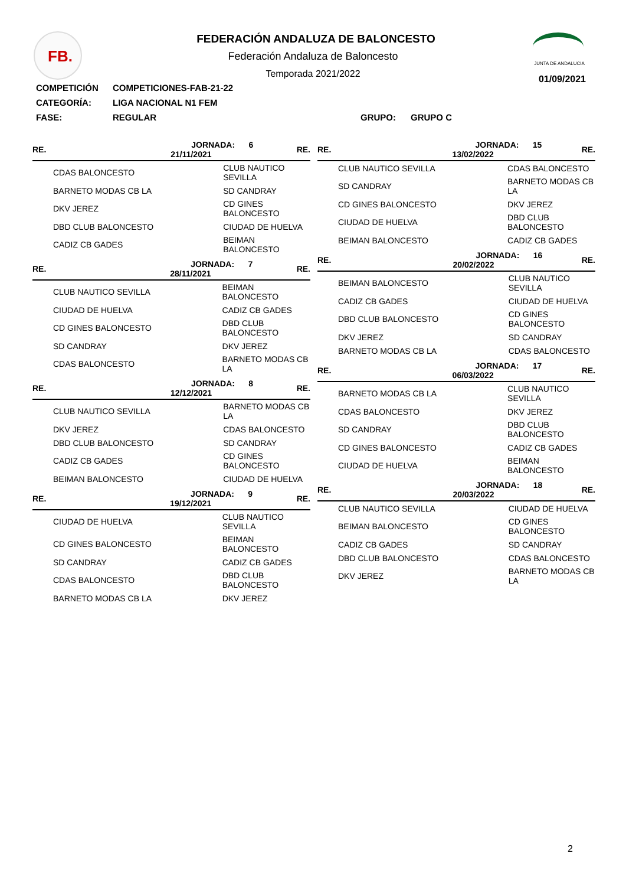FB.
FEDERACIÓN ANDALUZA DE BALONCESTO
Federación Andaluza de Baloncesto
Temporada 2021/2022
JUNTA DE ANDALUCIA
01/09/2021
COMPETICIÓN COMPETICIONES-FAB-21-22
CATEGORÍA: LIGA NACIONAL N1 FEM
FASE: REGULAR GRUPO: GRUPO C
| RE. | JORNADA: 6 21/11/2021 | | RE. |
| --- | --- | --- | --- |
| CDAS BALONCESTO | | CLUB NAUTICO SEVILLA | |
| BARNETO MODAS CB LA | | SD CANDRAY | |
| DKV JEREZ | | CD GINES BALONCESTO | |
| DBD CLUB BALONCESTO | | CIUDAD DE HUELVA | |
| CADIZ CB GADES | | BEIMAN BALONCESTO | |
| RE. | JORNADA: 7 28/11/2021 | | RE. |
| --- | --- | --- | --- |
| CLUB NAUTICO SEVILLA | | BEIMAN BALONCESTO | |
| CIUDAD DE HUELVA | | CADIZ CB GADES | |
| CD GINES BALONCESTO | | DBD CLUB BALONCESTO | |
| SD CANDRAY | | DKV JEREZ | |
| CDAS BALONCESTO | | BARNETO MODAS CB LA | |
| RE. | JORNADA: 8 12/12/2021 | | RE. |
| --- | --- | --- | --- |
| CLUB NAUTICO SEVILLA | | BARNETO MODAS CB LA | |
| DKV JEREZ | | CDAS BALONCESTO | |
| DBD CLUB BALONCESTO | | SD CANDRAY | |
| CADIZ CB GADES | | CD GINES BALONCESTO | |
| BEIMAN BALONCESTO | | CIUDAD DE HUELVA | |
| RE. | JORNADA: 9 19/12/2021 | | RE. |
| --- | --- | --- | --- |
| CIUDAD DE HUELVA | | CLUB NAUTICO SEVILLA | |
| CD GINES BALONCESTO | | BEIMAN BALONCESTO | |
| SD CANDRAY | | CADIZ CB GADES | |
| CDAS BALONCESTO | | DBD CLUB BALONCESTO | |
| BARNETO MODAS CB LA | | DKV JEREZ | |
| RE. | JORNADA: 15 13/02/2022 | | RE. |
| --- | --- | --- | --- |
| CLUB NAUTICO SEVILLA | | CDAS BALONCESTO | |
| SD CANDRAY | | BARNETO MODAS CB LA | |
| CD GINES BALONCESTO | | DKV JEREZ | |
| CIUDAD DE HUELVA | | DBD CLUB BALONCESTO | |
| BEIMAN BALONCESTO | | CADIZ CB GADES | |
| RE. | JORNADA: 16 20/02/2022 | | RE. |
| --- | --- | --- | --- |
| BEIMAN BALONCESTO | | CLUB NAUTICO SEVILLA | |
| CADIZ CB GADES | | CIUDAD DE HUELVA | |
| DBD CLUB BALONCESTO | | CD GINES BALONCESTO | |
| DKV JEREZ | | SD CANDRAY | |
| BARNETO MODAS CB LA | | CDAS BALONCESTO | |
| RE. | JORNADA: 17 06/03/2022 | | RE. |
| --- | --- | --- | --- |
| BARNETO MODAS CB LA | | CLUB NAUTICO SEVILLA | |
| CDAS BALONCESTO | | DKV JEREZ | |
| SD CANDRAY | | DBD CLUB BALONCESTO | |
| CD GINES BALONCESTO | | CADIZ CB GADES | |
| CIUDAD DE HUELVA | | BEIMAN BALONCESTO | |
| RE. | JORNADA: 18 20/03/2022 | | RE. |
| --- | --- | --- | --- |
| CLUB NAUTICO SEVILLA | | CIUDAD DE HUELVA | |
| BEIMAN BALONCESTO | | CD GINES BALONCESTO | |
| CADIZ CB GADES | | SD CANDRAY | |
| DBD CLUB BALONCESTO | | CDAS BALONCESTO | |
| DKV JEREZ | | BARNETO MODAS CB LA | |
2